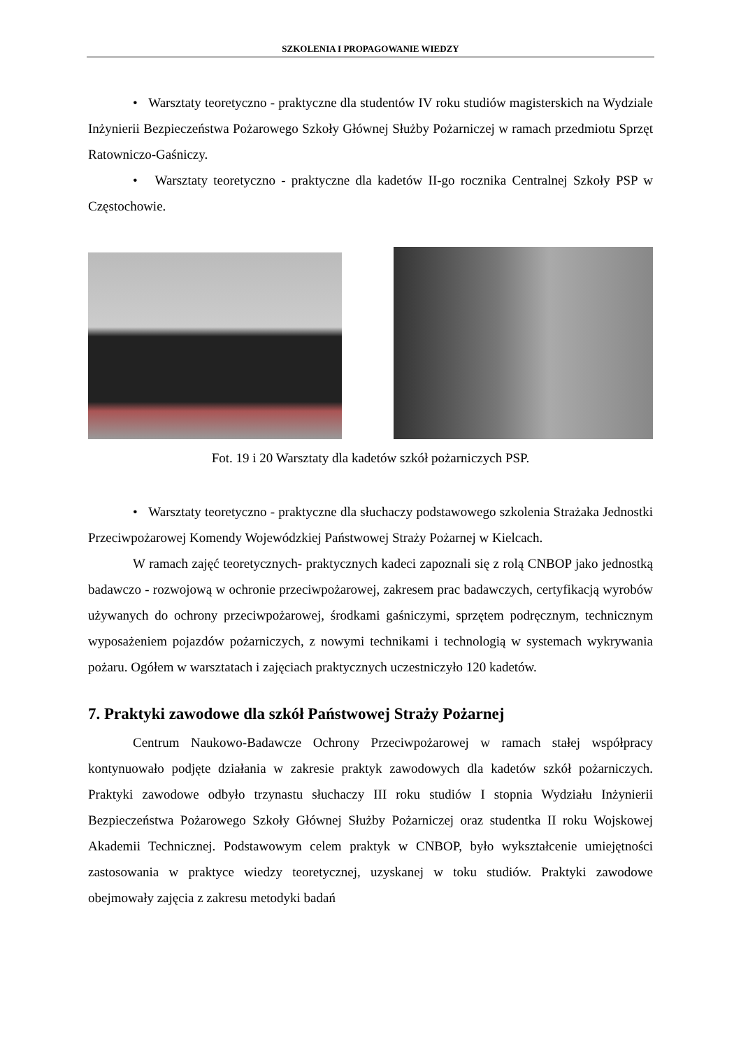SZKOLENIA I PROPAGOWANIE WIEDZY
• Warsztaty teoretyczno - praktyczne dla studentów IV roku studiów magisterskich na Wydziale Inżynierii Bezpieczeństwa Pożarowego Szkoły Głównej Służby Pożarniczej w ramach przedmiotu Sprzęt Ratowniczo-Gaśniczy.
• Warsztaty teoretyczno - praktyczne dla kadetów II-go rocznika Centralnej Szkoły PSP w Częstochowie.
Fot. 19 i 20 Warsztaty dla kadetów szkół pożarniczych PSP.
• Warsztaty teoretyczno - praktyczne dla słuchaczy podstawowego szkolenia Strażaka Jednostki Przeciwpożarowej Komendy Wojewódzkiej Państwowej Straży Pożarnej w Kielcach.
W ramach zajęć teoretycznych- praktycznych kadeci zapoznali się z rolą CNBOP jako jednostką badawczo - rozwojową w ochronie przeciwpożarowej, zakresem prac badawczych, certyfikacją wyrobów używanych do ochrony przeciwpożarowej, środkami gaśniczymi, sprzętem podręcznym, technicznym wyposażeniem pojazdów pożarniczych, z nowymi technikami i technologią w systemach wykrywania pożaru. Ogółem w warsztatach i zajęciach praktycznych uczestniczyło 120 kadetów.
7. Praktyki zawodowe dla szkół Państwowej Straży Pożarnej
Centrum Naukowo-Badawcze Ochrony Przeciwpożarowej w ramach stałej współpracy kontynuowało podjęte działania w zakresie praktyk zawodowych dla kadetów szkół pożarniczych. Praktyki zawodowe odbyło trzynastu słuchaczy III roku studiów I stopnia Wydziału Inżynierii Bezpieczeństwa Pożarowego Szkoły Głównej Służby Pożarniczej oraz studentka II roku Wojskowej Akademii Technicznej. Podstawowym celem praktyk w CNBOP, było wykształcenie umiejętności zastosowania w praktyce wiedzy teoretycznej, uzyskanej w toku studiów. Praktyki zawodowe obejmowały zajęcia z zakresu metodyki badań